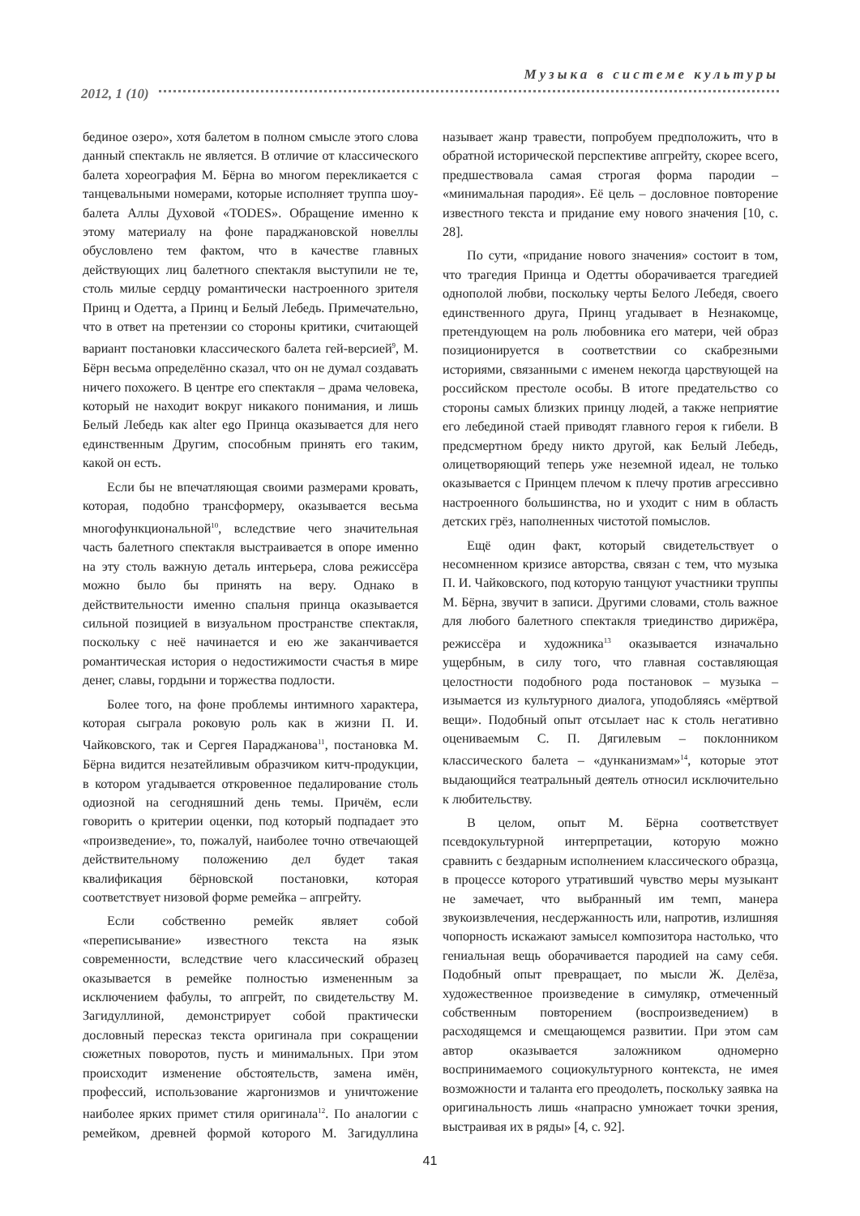Музыка в системе культуры
2012, 1 (10)
бединое озеро», хотя балетом в полном смысле этого слова данный спектакль не является. В отличие от классического балета хореография М. Бёрна во многом перекликается с танцевальными номерами, которые исполняет труппа шоу-балета Аллы Духовой «TODES». Обращение именно к этому материалу на фоне параджановской новеллы обусловлено тем фактом, что в качестве главных действующих лиц балетного спектакля выступили не те, столь милые сердцу романтически настроенного зрителя Принц и Одетта, а Принц и Белый Лебедь. Примечательно, что в ответ на претензии со стороны критики, считающей вариант постановки классического балета гей-версией<sup>9</sup>, М. Бёрн весьма определённо сказал, что он не думал создавать ничего похожего. В центре его спектакля – драма человека, который не находит вокруг никакого понимания, и лишь Белый Лебедь как alter ego Принца оказывается для него единственным Другим, способным принять его таким, какой он есть.
Если бы не впечатляющая своими размерами кровать, которая, подобно трансформеру, оказывается весьма многофункциональной<sup>10</sup>, вследствие чего значительная часть балетного спектакля выстраивается в опоре именно на эту столь важную деталь интерьера, слова режиссёра можно было бы принять на веру. Однако в действительности именно спальня принца оказывается сильной позицией в визуальном пространстве спектакля, поскольку с неё начинается и ею же заканчивается романтическая история о недостижимости счастья в мире денег, славы, гордыни и торжества подлости.
Более того, на фоне проблемы интимного характера, которая сыграла роковую роль как в жизни П. И. Чайковского, так и Сергея Параджанова<sup>11</sup>, постановка М. Бёрна видится незатейливым образчиком китч-продукции, в котором угадывается откровенное педалирование столь одиозной на сегодняшний день темы. Причём, если говорить о критерии оценки, под который подпадает это «произведение», то, пожалуй, наиболее точно отвечающей действительному положению дел будет такая квалификация бёрновской постановки, которая соответствует низовой форме ремейка – апгрейту.
Если собственно ремейк являет собой «переписывание» известного текста на язык современности, вследствие чего классический образец оказывается в ремейке полностью измененным за исключением фабулы, то апгрейт, по свидетельству М. Загидуллиной, демонстрирует собой практически дословный пересказ текста оригинала при сокращении сюжетных поворотов, пусть и минимальных. При этом происходит изменение обстоятельств, замена имён, профессий, использование жаргонизмов и уничтожение наиболее ярких примет стиля оригинала<sup>12</sup>. По аналогии с ремейком, древней формой которого М. Загидуллина называет жанр травести, попробуем предположить, что в обратной исторической перспективе апгрейту, скорее всего, предшествовала самая строгая форма пародии – «минимальная пародия». Её цель – дословное повторение известного текста и придание ему нового значения [10, с. 28].
По сути, «придание нового значения» состоит в том, что трагедия Принца и Одетты оборачивается трагедией однополой любви, поскольку черты Белого Лебедя, своего единственного друга, Принц угадывает в Незнакомце, претендующем на роль любовника его матери, чей образ позиционируется в соответствии со скабрезными историями, связанными с именем некогда царствующей на российском престоле особы. В итоге предательство со стороны самых близких принцу людей, а также неприятие его лебединой стаей приводят главного героя к гибели. В предсмертном бреду никто другой, как Белый Лебедь, олицетворяющий теперь уже неземной идеал, не только оказывается с Принцем плечом к плечу против агрессивно настроенного большинства, но и уходит с ним в область детских грёз, наполненных чистотой помыслов.
Ещё один факт, который свидетельствует о несомненном кризисе авторства, связан с тем, что музыка П. И. Чайковского, под которую танцуют участники труппы М. Бёрна, звучит в записи. Другими словами, столь важное для любого балетного спектакля триединство дирижёра, режиссёра и художника<sup>13</sup> оказывается изначально ущербным, в силу того, что главная составляющая целостности подобного рода постановок – музыка – изымается из культурного диалога, уподобляясь «мёртвой вещи». Подобный опыт отсылает нас к столь негативно оцениваемым С. П. Дягилевым – поклонником классического балета – «дунканизмам»<sup>14</sup>, которые этот выдающийся театральный деятель относил исключительно к любительству.
В целом, опыт М. Бёрна соответствует псевдокультурной интерпретации, которую можно сравнить с бездарным исполнением классического образца, в процессе которого утративший чувство меры музыкант не замечает, что выбранный им темп, манера звукоизвлечения, несдержанность или, напротив, излишняя чопорность искажают замысел композитора настолько, что гениальная вещь оборачивается пародией на саму себя. Подобный опыт превращает, по мысли Ж. Делёза, художественное произведение в симулякр, отмеченный собственным повторением (воспроизведением) в расходящемся и смещающемся развитии. При этом сам автор оказывается заложником одномерно воспринимаемого социокультурного контекста, не имея возможности и таланта его преодолеть, поскольку заявка на оригинальность лишь «напрасно умножает точки зрения, выстраивая их в ряды» [4, с. 92].
41